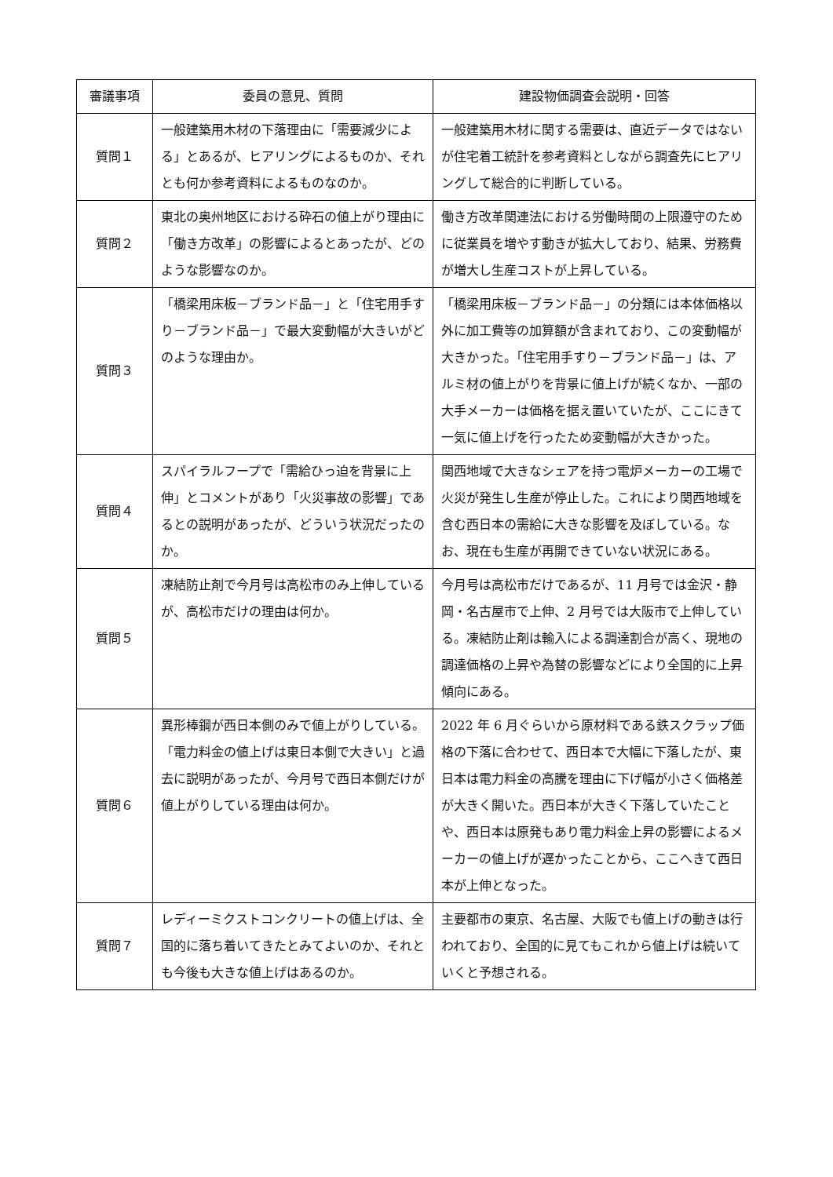| 審議事項 | 委員の意見、質問 | 建設物価調査会説明・回答 |
| --- | --- | --- |
| 質問１ | 一般建築用木材の下落理由に「需要減少による」とあるが、ヒアリングによるものか、それとも何か参考資料によるものなのか。 | 一般建築用木材に関する需要は、直近データではないが住宅着工統計を参考資料としながら調査先にヒアリングして総合的に判断している。 |
| 質問２ | 東北の奥州地区における砕石の値上がり理由に「働き方改革」の影響によるとあったが、どのような影響なのか。 | 働き方改革関連法における労働時間の上限遵守のために従業員を増やす動きが拡大しており、結果、労務費が増大し生産コストが上昇している。 |
| 質問３ | 「橋梁用床板－ブランド品－」と「住宅用手すり－ブランド品－」で最大変動幅が大きいがどのような理由か。 | 「橋梁用床板－ブランド品－」の分類には本体価格以外に加工費等の加算額が含まれており、この変動幅が大きかった。「住宅用手すり－ブランド品－」は、アルミ材の値上がりを背景に値上げが続くなか、一部の大手メーカーは価格を据え置いていたが、ここにきて一気に値上げを行ったため変動幅が大きかった。 |
| 質問４ | スパイラルフープで「需給ひっ迫を背景に上伸」とコメントがあり「火災事故の影響」であるとの説明があったが、どういう状況だったのか。 | 関西地域で大きなシェアを持つ電炉メーカーの工場で火災が発生し生産が停止した。これにより関西地域を含む西日本の需給に大きな影響を及ぼしている。なお、現在も生産が再開できていない状況にある。 |
| 質問５ | 凍結防止剤で今月号は高松市のみ上伸しているが、高松市だけの理由は何か。 | 今月号は高松市だけであるが、11 月号では金沢・静岡・名古屋市で上伸、2 月号では大阪市で上伸している。凍結防止剤は輸入による調達割合が高く、現地の調達価格の上昇や為替の影響などにより全国的に上昇傾向にある。 |
| 質問６ | 異形棒鋼が西日本側のみで値上がりしている。「電力料金の値上げは東日本側で大きい」と過去に説明があったが、今月号で西日本側だけが値上がりしている理由は何か。 | 2022 年 6 月ぐらいから原材料である鉄スクラップ価格の下落に合わせて、西日本で大幅に下落したが、東日本は電力料金の高騰を理由に下げ幅が小さく価格差が大きく開いた。西日本が大きく下落していたことや、西日本は原発もあり電力料金上昇の影響によるメーカーの値上げが遅かったことから、ここへきて西日本が上伸となった。 |
| 質問７ | レディーミクストコンクリートの値上げは、全国的に落ち着いてきたとみてよいのか、それとも今後も大きな値上げはあるのか。 | 主要都市の東京、名古屋、大阪でも値上げの動きは行われており、全国的に見てもこれから値上げは続いていくと予想される。 |